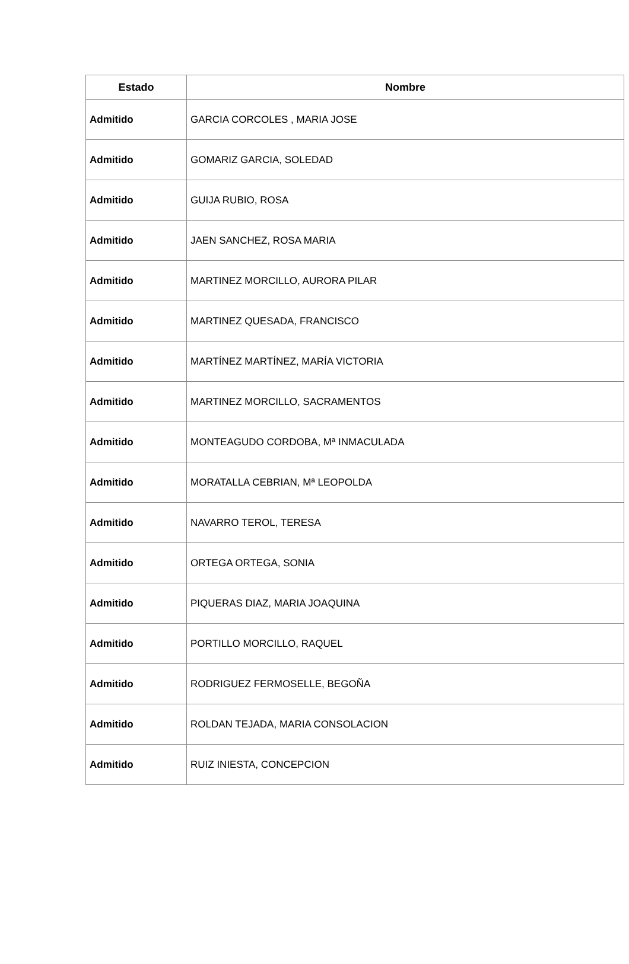| Estado | Nombre |
| --- | --- |
| Admitido | GARCIA CORCOLES , MARIA JOSE |
| Admitido | GOMARIZ GARCIA, SOLEDAD |
| Admitido | GUIJA RUBIO, ROSA |
| Admitido | JAEN SANCHEZ, ROSA MARIA |
| Admitido | MARTINEZ MORCILLO, AURORA PILAR |
| Admitido | MARTINEZ QUESADA, FRANCISCO |
| Admitido | MARTÍNEZ MARTÍNEZ, MARÍA VICTORIA |
| Admitido | MARTINEZ MORCILLO, SACRAMENTOS |
| Admitido | MONTEAGUDO CORDOBA, Mª INMACULADA |
| Admitido | MORATALLA CEBRIAN, Mª LEOPOLDA |
| Admitido | NAVARRO TEROL, TERESA |
| Admitido | ORTEGA ORTEGA, SONIA |
| Admitido | PIQUERAS DIAZ, MARIA JOAQUINA |
| Admitido | PORTILLO MORCILLO, RAQUEL |
| Admitido | RODRIGUEZ FERMOSELLE, BEGOÑA |
| Admitido | ROLDAN TEJADA, MARIA CONSOLACION |
| Admitido | RUIZ INIESTA, CONCEPCION |